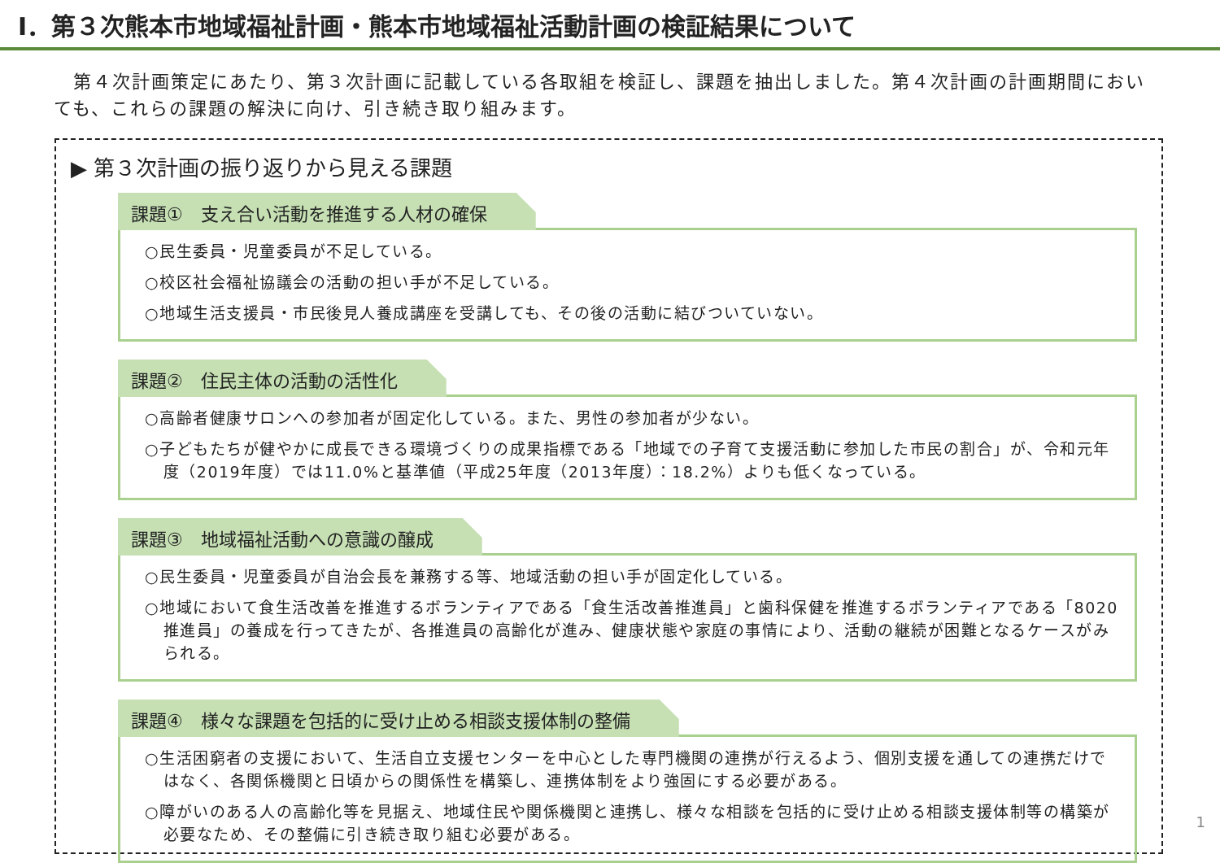Ⅰ．第３次熊本市地域福祉計画・熊本市地域福祉活動計画の検証結果について
　第４次計画策定にあたり、第３次計画に記載している各取組を検証し、課題を抽出しました。第４次計画の計画期間においても、これらの課題の解決に向け、引き続き取り組みます。
▶ 第３次計画の振り返りから見える課題
課題①　支え合い活動を推進する人材の確保
○民生委員・児童委員が不足している。
○校区社会福祉協議会の活動の担い手が不足している。
○地域生活支援員・市民後見人養成講座を受講しても、その後の活動に結びついていない。
課題②　住民主体の活動の活性化
○高齢者健康サロンへの参加者が固定化している。また、男性の参加者が少ない。
○子どもたちが健やかに成長できる環境づくりの成果指標である「地域での子育て支援活動に参加した市民の割合」が、令和元年度（2019年度）では11.0%と基準値（平成25年度（2013年度）：18.2%）よりも低くなっている。
課題③　地域福祉活動への意識の醸成
○民生委員・児童委員が自治会長を兼務する等、地域活動の担い手が固定化している。
○地域において食生活改善を推進するボランティアである「食生活改善推進員」と歯科保健を推進するボランティアである「8020推進員」の養成を行ってきたが、各推進員の高齢化が進み、健康状態や家庭の事情により、活動の継続が困難となるケースがみられる。
課題④　様々な課題を包括的に受け止める相談支援体制の整備
○生活困窮者の支援において、生活自立支援センターを中心とした専門機関の連携が行えるよう、個別支援を通しての連携だけではなく、各関係機関と日頃からの関係性を構築し、連携体制をより強固にする必要がある。
○障がいのある人の高齢化等を見据え、地域住民や関係機関と連携し、様々な相談を包括的に受け止める相談支援体制等の構築が必要なため、その整備に引き続き取り組む必要がある。
1